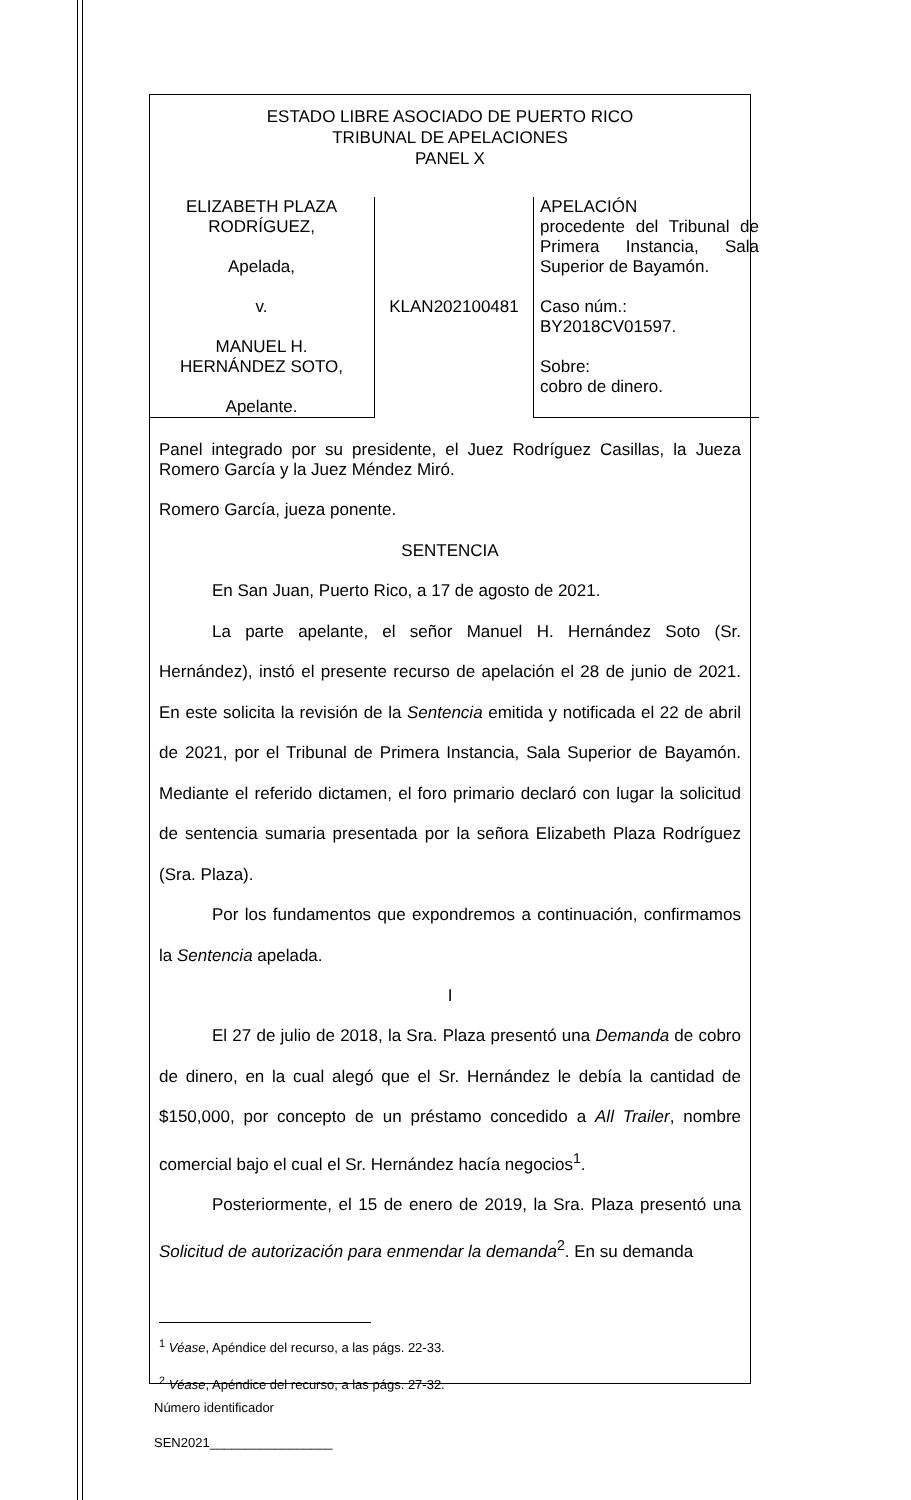ESTADO LIBRE ASOCIADO DE PUERTO RICO
TRIBUNAL DE APELACIONES
PANEL X
| ELIZABETH PLAZA RODRÍGUEZ, Apelada, v. MANUEL H. HERNÁNDEZ SOTO, Apelante. | KLAN202100481 | APELACIÓN procedente del Tribunal de Primera Instancia, Sala Superior de Bayamón. Caso núm.: BY2018CV01597. Sobre: cobro de dinero. |
Panel integrado por su presidente, el Juez Rodríguez Casillas, la Jueza Romero García y la Juez Méndez Miró.
Romero García, jueza ponente.
SENTENCIA
En San Juan, Puerto Rico, a 17 de agosto de 2021.
La parte apelante, el señor Manuel H. Hernández Soto (Sr. Hernández), instó el presente recurso de apelación el 28 de junio de 2021. En este solicita la revisión de la Sentencia emitida y notificada el 22 de abril de 2021, por el Tribunal de Primera Instancia, Sala Superior de Bayamón. Mediante el referido dictamen, el foro primario declaró con lugar la solicitud de sentencia sumaria presentada por la señora Elizabeth Plaza Rodríguez (Sra. Plaza).
Por los fundamentos que expondremos a continuación, confirmamos la Sentencia apelada.
I
El 27 de julio de 2018, la Sra. Plaza presentó una Demanda de cobro de dinero, en la cual alegó que el Sr. Hernández le debía la cantidad de $150,000, por concepto de un préstamo concedido a All Trailer, nombre comercial bajo el cual el Sr. Hernández hacía negocios<sup>1</sup>.
Posteriormente, el 15 de enero de 2019, la Sra. Plaza presentó una Solicitud de autorización para enmendar la demanda<sup>2</sup>. En su demanda
<sup>1</sup> Véase, Apéndice del recurso, a las págs. 22-33.
<sup>2</sup> Véase, Apéndice del recurso, a las págs. 27-32.
Número identificador
SEN2021_________________